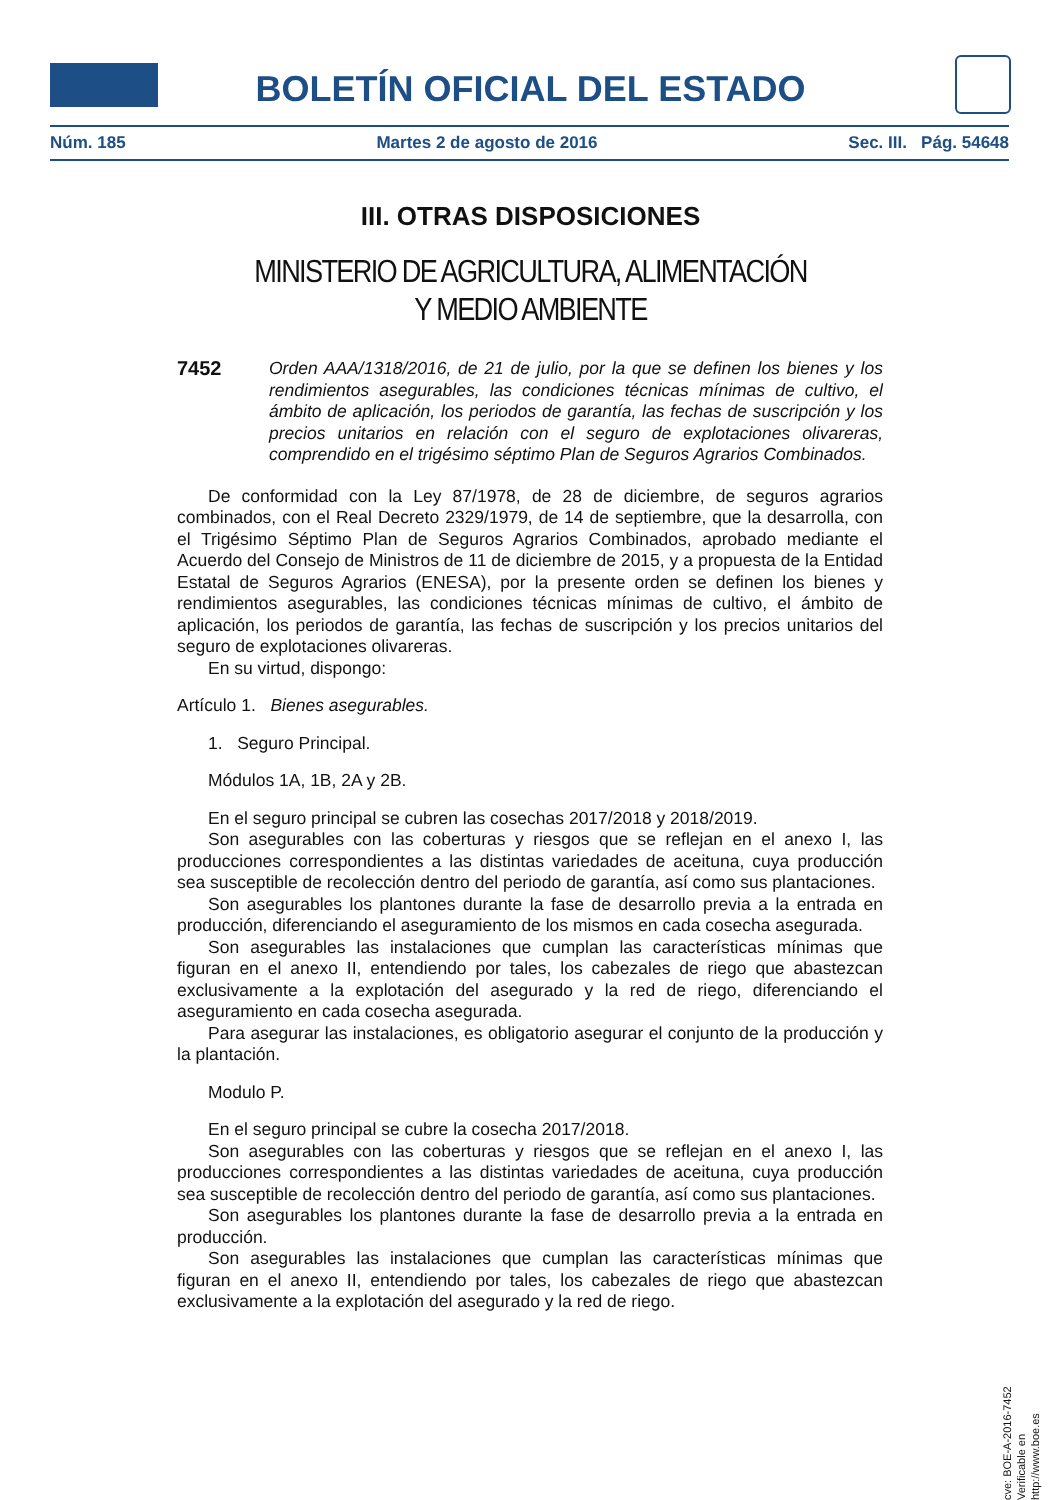BOLETÍN OFICIAL DEL ESTADO
Núm. 185 Martes 2 de agosto de 2016 Sec. III. Pág. 54648
III. OTRAS DISPOSICIONES
MINISTERIO DE AGRICULTURA, ALIMENTACIÓN
Y MEDIO AMBIENTE
7452 Orden AAA/1318/2016, de 21 de julio, por la que se definen los bienes y los rendimientos asegurables, las condiciones técnicas mínimas de cultivo, el ámbito de aplicación, los periodos de garantía, las fechas de suscripción y los precios unitarios en relación con el seguro de explotaciones olivareras, comprendido en el trigésimo séptimo Plan de Seguros Agrarios Combinados.
De conformidad con la Ley 87/1978, de 28 de diciembre, de seguros agrarios combinados, con el Real Decreto 2329/1979, de 14 de septiembre, que la desarrolla, con el Trigésimo Séptimo Plan de Seguros Agrarios Combinados, aprobado mediante el Acuerdo del Consejo de Ministros de 11 de diciembre de 2015, y a propuesta de la Entidad Estatal de Seguros Agrarios (ENESA), por la presente orden se definen los bienes y rendimientos asegurables, las condiciones técnicas mínimas de cultivo, el ámbito de aplicación, los periodos de garantía, las fechas de suscripción y los precios unitarios del seguro de explotaciones olivareras.
En su virtud, dispongo:
Artículo 1. Bienes asegurables.
1. Seguro Principal.
Módulos 1A, 1B, 2A y 2B.
En el seguro principal se cubren las cosechas 2017/2018 y 2018/2019.
Son asegurables con las coberturas y riesgos que se reflejan en el anexo I, las producciones correspondientes a las distintas variedades de aceituna, cuya producción sea susceptible de recolección dentro del periodo de garantía, así como sus plantaciones.
Son asegurables los plantones durante la fase de desarrollo previa a la entrada en producción, diferenciando el aseguramiento de los mismos en cada cosecha asegurada.
Son asegurables las instalaciones que cumplan las características mínimas que figuran en el anexo II, entendiendo por tales, los cabezales de riego que abastezcan exclusivamente a la explotación del asegurado y la red de riego, diferenciando el aseguramiento en cada cosecha asegurada.
Para asegurar las instalaciones, es obligatorio asegurar el conjunto de la producción y la plantación.
Modulo P.
En el seguro principal se cubre la cosecha 2017/2018.
Son asegurables con las coberturas y riesgos que se reflejan en el anexo I, las producciones correspondientes a las distintas variedades de aceituna, cuya producción sea susceptible de recolección dentro del periodo de garantía, así como sus plantaciones.
Son asegurables los plantones durante la fase de desarrollo previa a la entrada en producción.
Son asegurables las instalaciones que cumplan las características mínimas que figuran en el anexo II, entendiendo por tales, los cabezales de riego que abastezcan exclusivamente a la explotación del asegurado y la red de riego.
cve: BOE-A-2016-7452
Verificable en http://www.boe.es